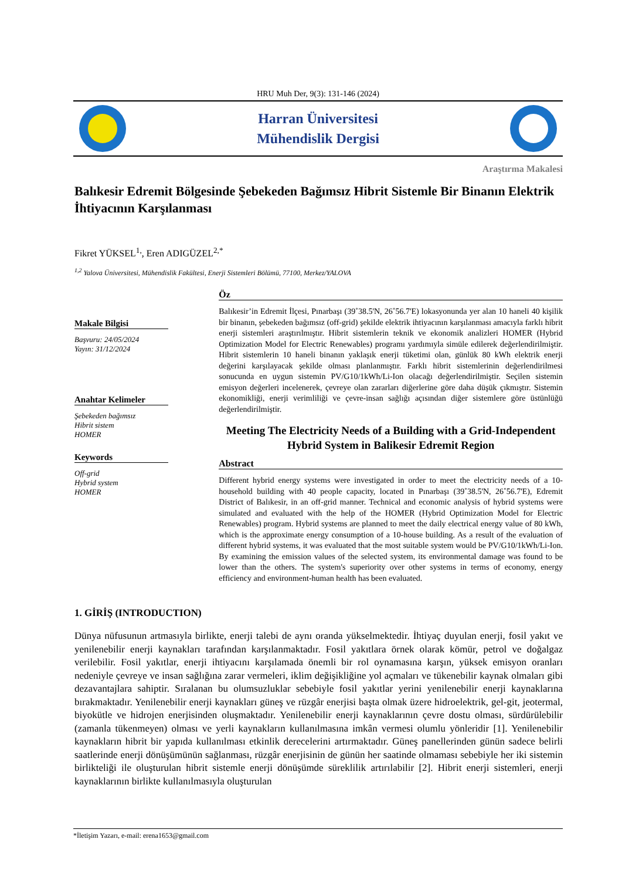HRU Muh Der, 9(3): 131-146 (2024)
Harran Üniversitesi
Mühendislik Dergisi
Araştırma Makalesi
Balıkesir Edremit Bölgesinde Şebekeden Bağımsız Hibrit Sistemle Bir Binanın Elektrik İhtiyacının Karşılanması
Fikret YÜKSEL<sup>1,</sup>, Eren ADIGÜZEL<sup>2,*</sup>
<sup>1,2</sup> Yalova Üniversitesi, Mühendislik Fakültesi, Enerji Sistemleri Bölümü, 77100, Merkez/YALOVA
Makale Bilgisi
Başvuru: 24/05/2024
Yayın: 31/12/2024
Anahtar Kelimeler
Şebekeden bağımsız
Hibrit sistem
HOMER
Keywords
Off-grid
Hybrid system
HOMER
Öz
Balıkesir’in Edremit İlçesi, Pınarbaşı (39˚38.5'N, 26˚56.7'E) lokasyonunda yer alan 10 haneli 40 kişilik bir binanın, şebekeden bağımsız (off-grid) şekilde elektrik ihtiyacının karşılanması amacıyla farklı hibrit enerji sistemleri araştırılmıştır. Hibrit sistemlerin teknik ve ekonomik analizleri HOMER (Hybrid Optimization Model for Electric Renewables) programı yardımıyla simüle edilerek değerlendirilmiştir. Hibrit sistemlerin 10 haneli binanın yaklaşık enerji tüketimi olan, günlük 80 kWh elektrik enerji değerini karşılayacak şekilde olması planlanmıştır. Farklı hibrit sistemlerinin değerlendirilmesi sonucunda en uygun sistemin PV/G10/1kWh/Li-Ion olacağı değerlendirilmiştir. Seçilen sistemin emisyon değerleri incelenerek, çevreye olan zararları diğerlerine göre daha düşük çıkmıştır. Sistemin ekonomikliği, enerji verimliliği ve çevre-insan sağlığı açısından diğer sistemlere göre üstünlüğü değerlendirilmiştir.
Meeting The Electricity Needs of a Building with a Grid-Independent Hybrid System in Balikesir Edremit Region
Abstract
Different hybrid energy systems were investigated in order to meet the electricity needs of a 10-household building with 40 people capacity, located in Pınarbaşı (39˚38.5'N, 26˚56.7'E), Edremit District of Balıkesir, in an off-grid manner. Technical and economic analysis of hybrid systems were simulated and evaluated with the help of the HOMER (Hybrid Optimization Model for Electric Renewables) program. Hybrid systems are planned to meet the daily electrical energy value of 80 kWh, which is the approximate energy consumption of a 10-house building. As a result of the evaluation of different hybrid systems, it was evaluated that the most suitable system would be PV/G10/1kWh/Li-Ion. By examining the emission values of the selected system, its environmental damage was found to be lower than the others. The system's superiority over other systems in terms of economy, energy efficiency and environment-human health has been evaluated.
1. GİRİŞ (INTRODUCTION)
Dünya nüfusunun artmasıyla birlikte, enerji talebi de aynı oranda yükselmektedir. İhtiyaç duyulan enerji, fosil yakıt ve yenilenebilir enerji kaynakları tarafından karşılanmaktadır. Fosil yakıtlara örnek olarak kömür, petrol ve doğalgaz verilebilir. Fosil yakıtlar, enerji ihtiyacını karşılamada önemli bir rol oynamasına karşın, yüksek emisyon oranları nedeniyle çevreye ve insan sağlığına zarar vermeleri, iklim değişikliğine yol açmaları ve tükenebilir kaynak olmaları gibi dezavantajlara sahiptir. Sıralanan bu olumsuzluklar sebebiyle fosil yakıtlar yerini yenilenebilir enerji kaynaklarına bırakmaktadır. Yenilenebilir enerji kaynakları güneş ve rüzgâr enerjisi başta olmak üzere hidroelektrik, gel-git, jeotermal, biyokütle ve hidrojen enerjisinden oluşmaktadır. Yenilenebilir enerji kaynaklarının çevre dostu olması, sürdürülebilir (zamanla tükenmeyen) olması ve yerli kaynakların kullanılmasına imkân vermesi olumlu yönleridir [1]. Yenilenebilir kaynakların hibrit bir yapıda kullanılması etkinlik derecelerini artırmaktadır. Güneş panellerinden günün sadece belirli saatlerinde enerji dönüşümünün sağlanması, rüzgâr enerjisinin de günün her saatinde olmaması sebebiyle her iki sistemin birlikteliği ile oluşturulan hibrit sistemle enerji dönüşümde süreklilik artırılabilir [2]. Hibrit enerji sistemleri, enerji kaynaklarının birlikte kullanılmasıyla oluşturulan
*İletişim Yazarı, e-mail: erena1653@gmail.com